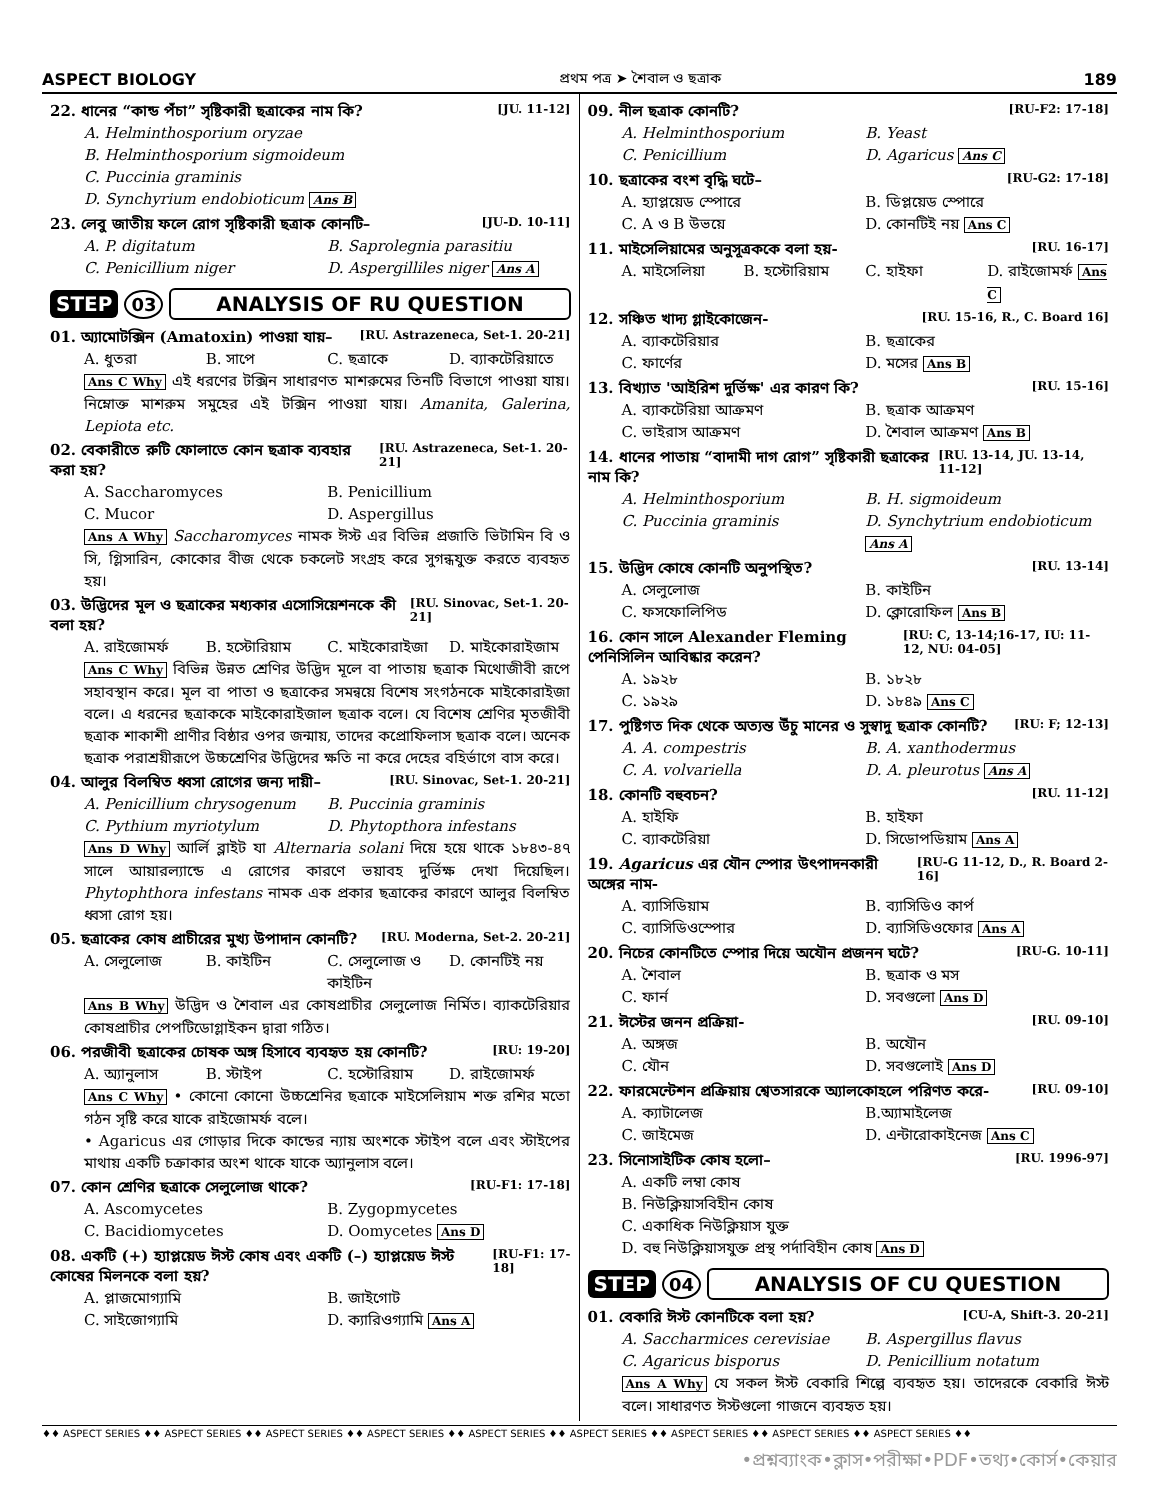ASPECT BIOLOGY প্রথম পত্র ➤ শৈবাল ও ছত্রাক 189
22. ধানের “কান্ড পঁচা” সৃষ্টিকারী ছত্রাকের নাম কি? [JU. 11-12]
A. Helminthosporium oryzae
B. Helminthosporium sigmoideum
C. Puccinia graminis
D. Synchyrium endobioticum Ans B
23. লেবু জাতীয় ফলে রোগ সৃষ্টিকারী ছত্রাক কোনটি– [JU-D. 10-11]
A. P. digitatum B. Saprolegnia parasitiu C. Penicillium niger D. Aspergilliles niger Ans A
STEP 03 ANALYSIS OF RU QUESTION
01. অ্যামোটক্সিন (Amatoxin) পাওয়া যায়– [RU. Astrazeneca, Set-1. 20-21]
A. ধুতরা B. সাপে C. ছত্রাকে D. ব্যাকটেরিয়াতে
Ans C Why এই ধরণের টক্সিন সাধারণত মাশরুমের তিনটি বিভাগে পাওয়া যায়। নিম্নোক্ত মাশরুম সমুহের এই টক্সিন পাওয়া যায়। Amanita, Galerina, Lepiota etc.
02. বেকারীতে রুটি ফোলাতে কোন ছত্রাক ব্যবহার করা হয়? [RU. Astrazeneca, Set-1. 20-21]
A. Saccharomyces B. Penicillium C. Mucor D. Aspergillus
Ans A Why Saccharomyces নামক ঈস্ট এর বিভিন্ন প্রজাতি ভিটামিন বি ও সি, গ্লিসারিন, কোকোর বীজ থেকে চকলেট সংগ্রহ করে সুগন্ধযুক্ত করতে ব্যবহৃত হয়।
03. উদ্ভিদের মূল ও ছত্রাকের মধ্যকার এসোসিয়েশনকে কী বলা হয়? [RU. Sinovac, Set-1. 20-21]
A. রাইজোমর্ফ B. হস্টোরিয়াম C. মাইকোরাইজা D. মাইকোরাইজাম
Ans C Why বিভিন্ন উন্নত শ্রেণির উদ্ভিদ মূলে বা পাতায় ছত্রাক মিথোজীবী রূপে সহাবস্থান করে। মূল বা পাতা ও ছত্রাকের সমন্বয়ে বিশেষ সংগঠনকে মাইকোরাইজা বলে। এ ধরনের ছত্রাককে মাইকোরাইজাল ছত্রাক বলে। যে বিশেষ শ্রেণির মৃতজীবী ছত্রাক শাকাশী প্রাণীর বিষ্ঠার ওপর জন্মায়, তাদের কপ্রোফিলাস ছত্রাক বলে। অনেক ছত্রাক পরাশ্রয়ীরূপে উচ্চশ্রেণির উদ্ভিদের ক্ষতি না করে দেহের বহির্ভাগে বাস করে।
04. আলুর বিলম্বিত ধ্বসা রোগের জন্য দায়ী– [RU. Sinovac, Set-1. 20-21]
A. Penicillium chrysogenum B. Puccinia graminis C. Pythium myriotylum D. Phytopthora infestans
Ans D Why আর্লি ব্লাইট যা Alternaria solani দিয়ে হয়ে থাকে ১৮৪৩-৪৭ সালে আয়ারল্যান্ডে এ রোগের কারণে ভয়াবহ দুর্ভিক্ষ দেখা দিয়েছিল। Phytophthora infestans নামক এক প্রকার ছত্রাকের কারণে আলুর বিলম্বিত ধ্বসা রোগ হয়।
05. ছত্রাকের কোষ প্রাচীরের মুখ্য উপাদান কোনটি? [RU. Moderna, Set-2. 20-21]
A. সেলুলোজ B. কাইটিন C. সেলুলোজ ও কাইটিন D. কোনটিই নয়
Ans B Why উদ্ভিদ ও শৈবাল এর কোষপ্রাচীর সেলুলোজ নির্মিত। ব্যাকটেরিয়ার কোষপ্রাচীর পেপটিডোগ্লাইকন দ্বারা গঠিত।
06. পরজীবী ছত্রাকের চোষক অঙ্গ হিসাবে ব্যবহৃত হয় কোনটি? [RU: 19-20]
A. অ্যানুলাস B. স্টাইপ C. হস্টোরিয়াম D. রাইজোমর্ফ
Ans C Why • কোনো কোনো উচ্চশ্রেনির ছত্রাকে মাইসেলিয়াম শক্ত রশির মতো গঠন সৃষ্টি করে যাকে রাইজোমর্ফ বলে।
• Agaricus এর গোড়ার দিকে কান্ডের ন্যায় অংশকে স্টাইপ বলে এবং স্টাইপের মাথায় একটি চক্রাকার অংশ থাকে যাকে অ্যানুলাস বলে।
07. কোন শ্রেণির ছত্রাকে সেলুলোজ থাকে? [RU-F1: 17-18]
A. Ascomycetes B. Zygopmycetes C. Bacidiomycetes D. Oomycetes Ans D
08. একটি (+) হ্যাপ্লয়েড ঈস্ট কোষ এবং একটি (–) হ্যাপ্লয়েড ঈস্ট কোষের মিলনকে বলা হয়? [RU-F1: 17-18]
A. প্লাজমোগ্যামি B. জাইগোট C. সাইজোগ্যামি D. ক্যারিওগ্যামি Ans A
09. নীল ছত্রাক কোনটি? [RU-F2: 17-18]
A. Helminthosporium B. Yeast C. Penicillium D. Agaricus Ans C
10. ছত্রাকের বংশ বৃদ্ধি ঘটে– [RU-G2: 17-18]
A. হ্যাপ্লয়েড স্পোরে B. ডিপ্লয়েড স্পোরে C. A ও B উভয়ে D. কোনটিই নয় Ans C
11. মাইসেলিয়ামের অনুসূত্রককে বলা হয়- [RU. 16-17]
A. মাইসেলিয়া B. হস্টোরিয়াম C. হাইফা D. রাইজোমর্ফ Ans C
12. সঞ্চিত খাদ্য গ্লাইকোজেন- [RU. 15-16, R., C. Board 16]
A. ব্যাকটেরিয়ার B. ছত্রাকের C. ফার্ণের D. মসের Ans B
13. বিখ্যাত 'আইরিশ দুর্ভিক্ষ' এর কারণ কি? [RU. 15-16]
A. ব্যাকটেরিয়া আক্রমণ B. ছত্রাক আক্রমণ C. ভাইরাস আক্রমণ D. শৈবাল আক্রমণ Ans B
14. ধানের পাতায় “বাদামী দাগ রোগ” সৃষ্টিকারী ছত্রাকের নাম কি? [RU. 13-14, JU. 13-14, 11-12]
A. Helminthosporium B. H. sigmoideum C. Puccinia graminis D. Synchytrium endobioticum Ans A
15. উদ্ভিদ কোষে কোনটি অনুপস্থিত? [RU. 13-14]
A. সেলুলোজ B. কাইটিন C. ফসফোলিপিড D. ক্লোরোফিল Ans B
16. কোন সালে Alexander Fleming পেনিসিলিন আবিষ্কার করেন? [RU: C, 13-14;16-17, IU: 11-12, NU: 04-05]
A. ১৯২৮ B. ১৮২৮ C. ১৯২৯ D. ১৮৪৯ Ans C
17. পুষ্টিগত দিক থেকে অত্যন্ত উঁচু মানের ও সুস্বাদু ছত্রাক কোনটি? [RU: F; 12-13]
A. A. compestris B. A. xanthodermus C. A. volvariella D. A. pleurotus Ans A
18. কোনটি বহুবচন? [RU. 11-12]
A. হাইফি B. হাইফা C. ব্যাকটেরিয়া D. সিডোপডিয়াম Ans A
19. Agaricus এর যৌন স্পোর উৎপাদনকারী অঙ্গের নাম- [RU-G 11-12, D., R. Board 2-16]
A. ব্যাসিডিয়াম B. ব্যাসিডিও কার্প C. ব্যাসিডিওস্পোর D. ব্যাসিডিওফোর Ans A
20. নিচের কোনটিতে স্পোর দিয়ে অযৌন প্রজনন ঘটে? [RU-G. 10-11]
A. শৈবাল B. ছত্রাক ও মস C. ফার্ন D. সবগুলো Ans D
21. ঈস্টের জনন প্রক্রিয়া- [RU. 09-10]
A. অঙ্গজ B. অযৌন C. যৌন D. সবগুলোই Ans D
22. ফারমেন্টেশন প্রক্রিয়ায় শ্বেতসারকে অ্যালকোহলে পরিণত করে- [RU. 09-10]
A. ক্যাটালেজ B.অ্যামাইলেজ C. জাইমেজ D. এন্টারোকাইনেজ Ans C
23. সিনোসাইটিক কোষ হলো– [RU. 1996-97]
A. একটি লম্বা কোষ
B. নিউক্লিয়াসবিহীন কোষ
C. একাধিক নিউক্লিয়াস যুক্ত
D. বহু নিউক্লিয়াসযুক্ত প্রস্থ পর্দাবিহীন কোষ Ans D
STEP 04 ANALYSIS OF CU QUESTION
01. বেকারি ঈস্ট কোনটিকে বলা হয়? [CU-A, Shift-3. 20-21]
A. Saccharmices cerevisiae B. Aspergillus flavus C. Agaricus bisporus D. Penicillium notatum
Ans A Why যে সকল ঈস্ট বেকারি শিল্পে ব্যবহৃত হয়। তাদেরকে বেকারি ঈস্ট বলে। সাধারণত ঈস্টগুলো গাজনে ব্যবহৃত হয়।
♦♦ ASPECT SERIES ♦♦ ASPECT SERIES ♦♦ ASPECT SERIES ♦♦ ASPECT SERIES ♦♦ ASPECT SERIES ♦♦ ASPECT SERIES ♦♦ ASPECT SERIES ♦♦ ASPECT SERIES ♦♦ ASPECT SERIES ♦♦
•প্রশ্নব্যাংক•ক্লাস•পরীক্ষা•PDF•তথ্য•কোর্স•কেয়ার